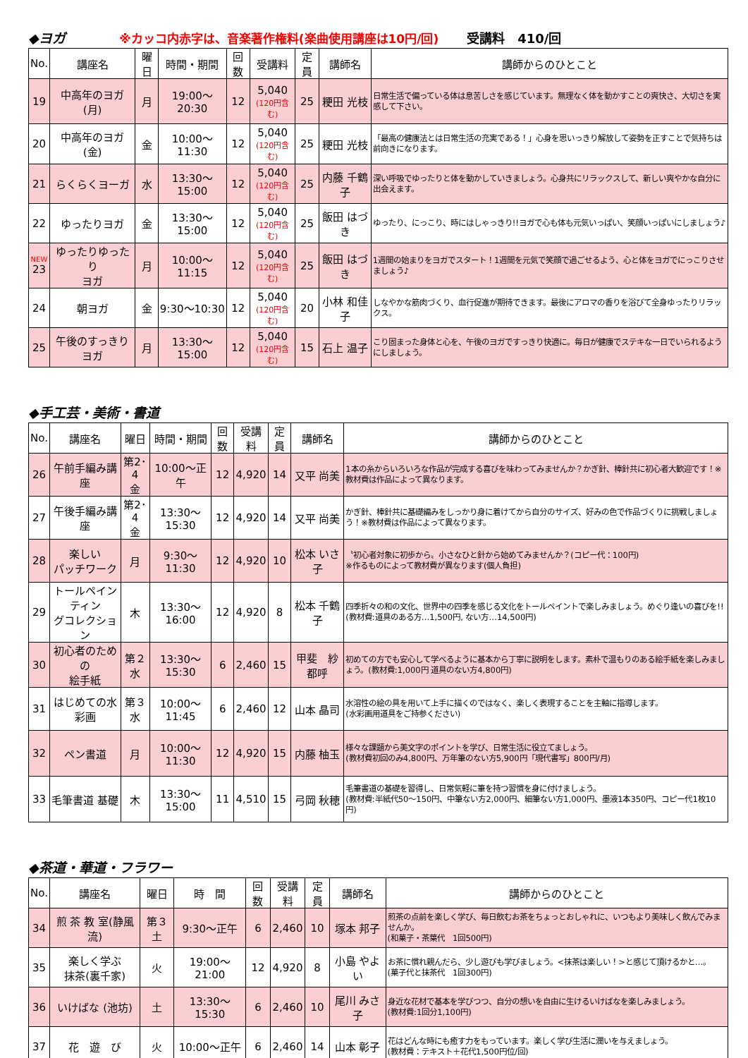◆ヨガ ※カッコ内赤字は、音楽著作権料(楽曲使用講座は10円/回) 受講料　410/回
| No. | 講座名 | 曜日 | 時間・期間 | 回数 | 受講料 | 定員 | 講師名 | 講師からのひとこと |
| --- | --- | --- | --- | --- | --- | --- | --- | --- |
| 19 | 中高年のヨガ(月) | 月 | 19:00～20:30 | 12 | 5,040 (120円含む) | 25 | 粳田 光枝 | 日常生活で偏っている体は息苦しさを感じています。無理なく体を動かすことの爽快さ、大切さを実感して下さい。 |
| 20 | 中高年のヨガ(金) | 金 | 10:00～11:30 | 12 | 5,040 (120円含む) | 25 | 粳田 光枝 | 「最高の健康法とは日常生活の充実である！」心身を思いっきり解放して姿勢を正すことで気持ちは前向きになります。 |
| 21 | らくらくヨーガ | 水 | 13:30～15:00 | 12 | 5,040 (120円含む) | 25 | 内藤 千鶴子 | 深い呼吸でゆったりと体を動かしていきましょう。心身共にリラックスして、新しい爽やかな自分に出会えます。 |
| 22 | ゆったりヨガ | 金 | 13:30～15:00 | 12 | 5,040 (120円含む) | 25 | 飯田 はづき | ゆったり、にっこり、時にはしゃっきり!!ヨガで心も体も元気いっぱい、笑顔いっぱいにしましょう♪ |
| NEW 23 | ゆったりゆったり ヨガ | 月 | 10:00～11:15 | 12 | 5,040 (120円含む) | 25 | 飯田 はづき | 1週間の始まりをヨガでスタート！1週間を元気で笑顔で過ごせるよう、心と体をヨガでにっこりさせましょう♪ |
| 24 | 朝ヨガ | 金 | 9:30～10:30 | 12 | 5,040 (120円含む) | 20 | 小林 和佳子 | しなやかな筋肉づくり、血行促進が期待できます。最後にアロマの香りを浴びて全身ゆったりリラックス。 |
| 25 | 午後のすっきりヨガ | 月 | 13:30～15:00 | 12 | 5,040 (120円含む) | 15 | 石上 温子 | こり固まった身体と心を、午後のヨガですっきり快適に。毎日が健康でステキな一日でいられるようにしましょう。 |
◆手工芸・美術・書道
| No. | 講座名 | 曜日 | 時間・期間 | 回数 | 受講料 | 定員 | 講師名 | 講師からのひとこと |
| --- | --- | --- | --- | --- | --- | --- | --- | --- |
| 26 | 午前手編み講座 | 第2･4 金 | 10:00～正午 | 12 | 4,920 | 14 | 又平 尚美 | 1本の糸からいろいろな作品が完成する喜びを味わってみませんか？かぎ針、棒針共に初心者大歓迎です！※教材費は作品によって異なります。 |
| 27 | 午後手編み講座 | 第2･4 金 | 13:30～15:30 | 12 | 4,920 | 14 | 又平 尚美 | かぎ針、棒針共に基礎編みをしっかり身に着けてから自分のサイズ、好みの色で作品づくりに挑戦しましょう！※教材費は作品によって異なります。 |
| 28 | 楽しい パッチワーク | 月 | 9:30～11:30 | 12 | 4,920 | 10 | 松本 いさ子 | 〝初心者対象に初歩から〟小さなひと針から始めてみませんか？(コピー代：100円) ※作るものによって教材費が異なります(個人負担) |
| 29 | トールペインティン グコレクション | 木 | 13:30～16:00 | 12 | 4,920 | 8 | 松本 千鶴子 | 四季折々の和の文化、世界中の四季を感じる文化をトールペイントで楽しみましょう。めぐり逢いの喜びを!! (教材費:道具のある方…1,500円, ない方…14,500円) |
| 30 | 初心者のための 絵手紙 | 第２水 | 13:30～15:30 | 6 | 2,460 | 15 | 甲斐 紗都呼 | 初めての方でも安心して学べるように基本から丁寧に説明をします。素朴で温もりのある絵手紙を楽しみましょう。(教材費:1,000円 道具のない方4,800円) |
| 31 | はじめての水彩画 | 第３水 | 10:00～11:45 | 6 | 2,460 | 12 | 山本 晶司 | 水溶性の絵の具を用いて上手に描くのではなく、楽しく表現することを主軸に指導します。 (水彩画用道具をご持参ください) |
| 32 | ペン書道 | 月 | 10:00～11:30 | 12 | 4,920 | 15 | 内藤 柚玉 | 様々な課題から美文字のポイントを学び、日常生活に役立てましょう。 (教材費初回のみ4,800円、万年筆のない方5,900円「現代書写」800円/月) |
| 33 | 毛筆書道 基礎 | 木 | 13:30～15:00 | 11 | 4,510 | 15 | 弓岡 秋穂 | 毛筆書道の基礎を習得し、日常気軽に筆を持つ習慣を身に付けましょう。 (教材費:半紙代50～150円、中筆ない方2,000円、細筆ない方1,000円、墨液1本350円、コピー代1枚10円) |
◆茶道・華道・フラワー
| No. | 講座名 | 曜日 | 時 間 | 回数 | 受講料 | 定員 | 講師名 | 講師からのひとこと |
| --- | --- | --- | --- | --- | --- | --- | --- | --- |
| 34 | 煎 茶 教 室(静風流) | 第３土 | 9:30～正午 | 6 | 2,460 | 10 | 塚本 邦子 | 煎茶の点前を楽しく学び、毎日飲むお茶をちょっとおしゃれに、いつもより美味しく飲んでみませんか。 (和菓子・茶葉代 1回500円) |
| 35 | 楽しく学ぶ 抹茶(裏千家) | 火 | 19:00～21:00 | 12 | 4,920 | 8 | 小島 やよい | お茶に慣れ親んだら、少し遊びも学びましょう。<抹茶は楽しい！>と感じて頂けるかと…。 (菓子代と抹茶代 1回300円) |
| 36 | いけばな (池坊) | 土 | 13:30～15:30 | 6 | 2,460 | 10 | 尾川 みさ子 | 身近な花材で基本を学びつつ、自分の想いを自由に生けるいけばなを楽しみましょう。 (教材費:1回分1,100円) |
| 37 | 花 遊 び | 火 | 10:00～正午 | 6 | 2,460 | 14 | 山本 彰子 | 花はどんな時にも癒す力をもっています。楽しく学び生活に潤いを与えましょう。 (教材費：テキスト＋花代1,500円位/回) |